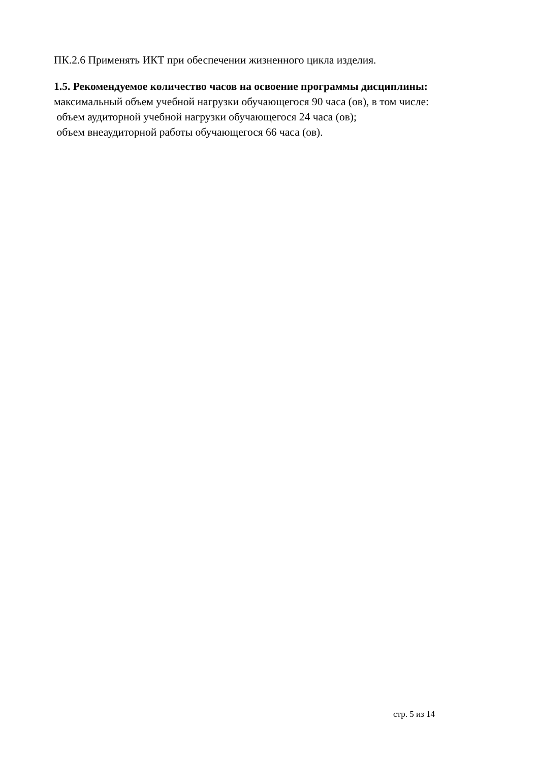ПК.2.6 Применять ИКТ при обеспечении жизненного цикла изделия.
1.5. Рекомендуемое количество часов на освоение программы дисциплины:
максимальный объем учебной нагрузки обучающегося 90 часа (ов), в том числе:
объем аудиторной учебной нагрузки обучающегося 24 часа (ов);
объем внеаудиторной работы обучающегося 66 часа (ов).
стр. 5 из 14